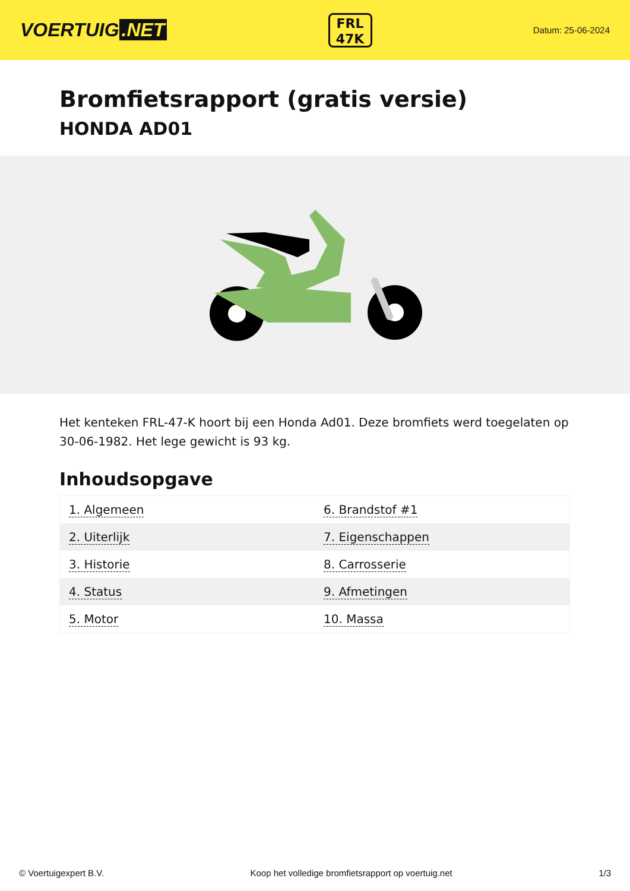VOERTUIG.NET
FRL
47K
Datum: 25-06-2024
Bromfietsrapport (gratis versie)
HONDA AD01
Het kenteken FRL-47-K hoort bij een Honda Ad01. Deze bromfiets werd toegelaten op 30-06-1982. Het lege gewicht is 93 kg.
Inhoudsopgave
| 1. Algemeen | 6. Brandstof #1 |
| 2. Uiterlijk | 7. Eigenschappen |
| 3. Historie | 8. Carrosserie |
| 4. Status | 9. Afmetingen |
| 5. Motor | 10. Massa |
© Voertuigexpert B.V. Koop het volledige bromfietsrapport op voertuig.net 1/3